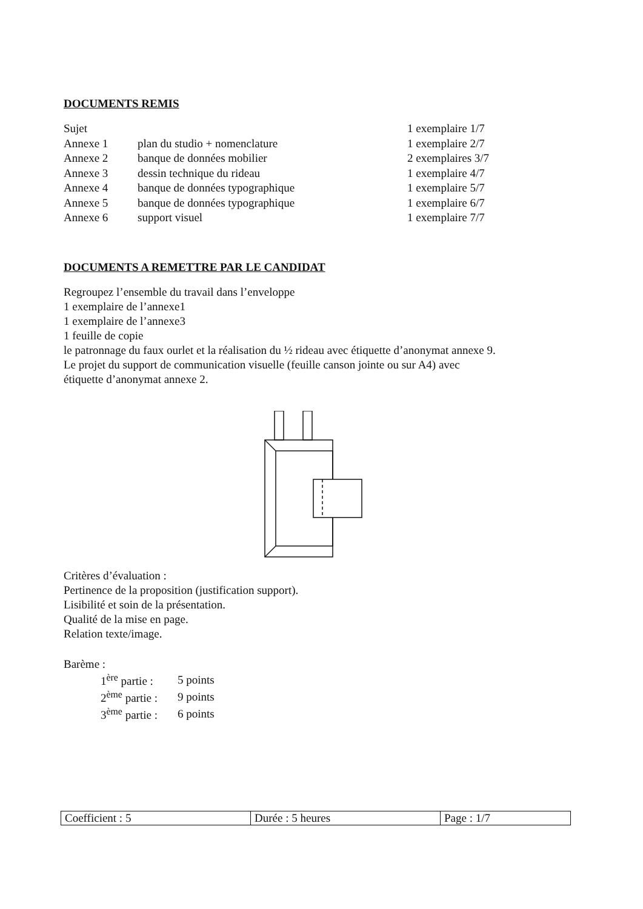DOCUMENTS REMIS
| Sujet | | 1 exemplaire 1/7 |
| Annexe 1 | plan du studio + nomenclature | 1 exemplaire 2/7 |
| Annexe 2 | banque de données mobilier | 2 exemplaires 3/7 |
| Annexe 3 | dessin technique du rideau | 1 exemplaire 4/7 |
| Annexe 4 | banque de données typographique | 1 exemplaire 5/7 |
| Annexe 5 | banque de données typographique | 1 exemplaire 6/7 |
| Annexe 6 | support visuel | 1 exemplaire 7/7 |
DOCUMENTS A REMETTRE PAR LE CANDIDAT
Regroupez l’ensemble du travail dans l’enveloppe
1 exemplaire de l’annexe1
1 exemplaire de l’annexe3
1 feuille de copie
le patronnage du faux ourlet et la réalisation du ½ rideau avec étiquette d’anonymat annexe 9.
Le projet du support de communication visuelle (feuille canson jointe ou sur A4) avec
étiquette d’anonymat annexe 2.
Critères d’évaluation :
Pertinence de la proposition (justification support).
Lisibilité et soin de la présentation.
Qualité de la mise en page.
Relation texte/image.
Barème :
| 1<sup>ère</sup> partie : | 5 points |
| 2<sup>ème</sup> partie : | 9 points |
| 3<sup>ème</sup> partie : | 6 points |
| Coefficient : 5 | Durée : 5 heures | Page : 1/7 |